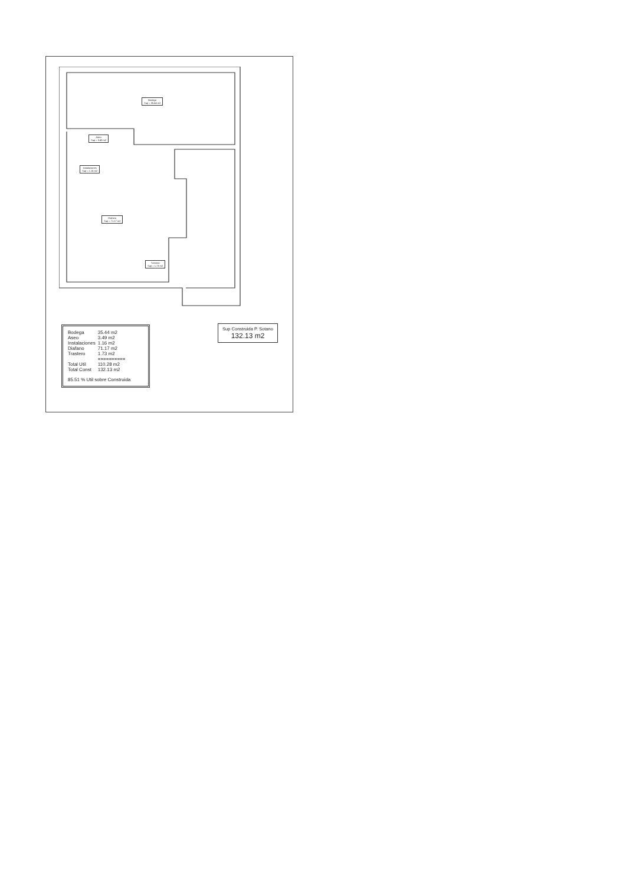Bodega
Sup = 35.44 m2
Aseo
Sup = 3.49 m2
Instalaciones
Sup = 1.16 m2
Diafano
Sup = 71.17 m2
Trastero
Sup = 1.73 m2
| Bodega | 35.44 m2 |
| Aseo | 3.49 m2 |
| Instalaciones | 1.16 m2 |
| Diafano | 71.17 m2 |
| Trastero | 1.73 m2 |
| | ========== |
| Total Util | 110.28 m2 |
| Total Const | 132.13 m2 |
85.51 % Util sobre Construida
Sup Construida P. Sotano
132.13 m2